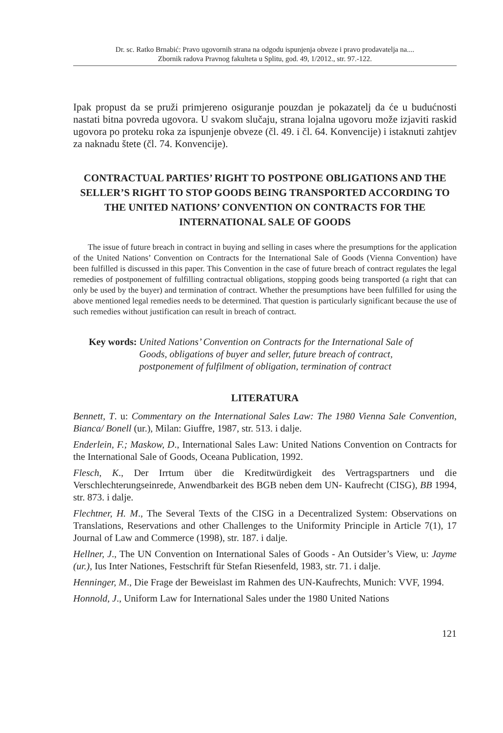Dr. sc. Ratko Brnabić: Pravo ugovornih strana na odgodu ispunjenja obveze i pravo prodavatelja na....
Zbornik radova Pravnog fakulteta u Splitu, god. 49, 1/2012., str. 97.-122.
Ipak propust da se pruži primjereno osiguranje pouzdan je pokazatelj da će u budućnosti nastati bitna povreda ugovora. U svakom slučaju, strana lojalna ugovoru može izjaviti raskid ugovora po proteku roka za ispunjenje obveze (čl. 49. i čl. 64. Konvencije) i istaknuti zahtjev za naknadu štete (čl. 74. Konvencije).
CONTRACTUAL PARTIES’ RIGHT TO POSTPONE OBLIGATIONS AND THE SELLER’S RIGHT TO STOP GOODS BEING TRANSPORTED ACCORDING TO THE UNITED NATIONS’ CONVENTION ON CONTRACTS FOR THE INTERNATIONAL SALE OF GOODS
The issue of future breach in contract in buying and selling in cases where the presumptions for the application of the United Nations’ Convention on Contracts for the International Sale of Goods (Vienna Convention) have been fulfilled is discussed in this paper. This Convention in the case of future breach of contract regulates the legal remedies of postponement of fulfilling contractual obligations, stopping goods being transported (a right that can only be used by the buyer) and termination of contract. Whether the presumptions have been fulfilled for using the above mentioned legal remedies needs to be determined. That question is particularly significant because the use of such remedies without justification can result in breach of contract.
Key words: United Nations’ Convention on Contracts for the International Sale of Goods, obligations of buyer and seller, future breach of contract, postponement of fulfilment of obligation, termination of contract
LITERATURA
Bennett, T. u: Commentary on the International Sales Law: The 1980 Vienna Sale Convention, Bianca/ Bonell (ur.), Milan: Giuffre, 1987, str. 513. i dalje.
Enderlein, F.; Maskow, D., International Sales Law: United Nations Convention on Contracts for the International Sale of Goods, Oceana Publication, 1992.
Flesch, K., Der Irrtum über die Kreditwürdigkeit des Vertragspartners und die Verschlechterungseinrede, Anwendbarkeit des BGB neben dem UN- Kaufrecht (CISG), BB 1994, str. 873. i dalje.
Flechtner, H. M., The Several Texts of the CISG in a Decentralized System: Observations on Translations, Reservations and other Challenges to the Uniformity Principle in Article 7(1), 17 Journal of Law and Commerce (1998), str. 187. i dalje.
Hellner, J., The UN Convention on International Sales of Goods - An Outsider’s View, u: Jayme (ur.), Ius Inter Nationes, Festschrift für Stefan Riesenfeld, 1983, str. 71. i dalje.
Henninger, M., Die Frage der Beweislast im Rahmen des UN-Kaufrechts, Munich: VVF, 1994.
Honnold, J., Uniform Law for International Sales under the 1980 United Nations
121